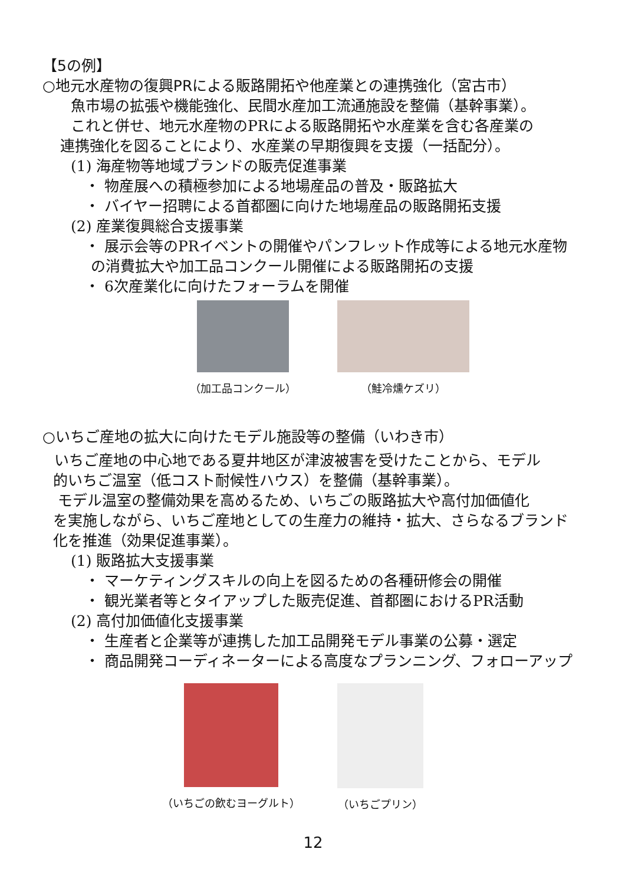【5の例】
○地元水産物の復興PRによる販路開拓や他産業との連携強化（宮古市）
魚市場の拡張や機能強化、民間水産加工流通施設を整備（基幹事業）。
これと併せ、地元水産物のPRによる販路開拓や水産業を含む各産業の
連携強化を図ることにより、水産業の早期復興を支援（一括配分）。
(1) 海産物等地域ブランドの販売促進事業
・ 物産展への積極参加による地場産品の普及・販路拡大
・ バイヤー招聘による首都圏に向けた地場産品の販路開拓支援
(2) 産業復興総合支援事業
・ 展示会等のPRイベントの開催やパンフレット作成等による地元水産物
の消費拡大や加工品コンクール開催による販路開拓の支援
・ 6次産業化に向けたフォーラムを開催
（加工品コンクール） （鮭冷燻ケズリ）
○いちご産地の拡大に向けたモデル施設等の整備（いわき市）
いちご産地の中心地である夏井地区が津波被害を受けたことから、モデル
的いちご温室（低コスト耐候性ハウス）を整備（基幹事業）。
モデル温室の整備効果を高めるため、いちごの販路拡大や高付加価値化
を実施しながら、いちご産地としての生産力の維持・拡大、さらなるブランド
化を推進（効果促進事業）。
(1) 販路拡大支援事業
・ マーケティングスキルの向上を図るための各種研修会の開催
・ 観光業者等とタイアップした販売促進、首都圏におけるPR活動
(2) 高付加価値化支援事業
・ 生産者と企業等が連携した加工品開発モデル事業の公募・選定
・ 商品開発コーディネーターによる高度なプランニング、フォローアップ
（いちごの飲むヨーグルト） （いちごプリン）
12